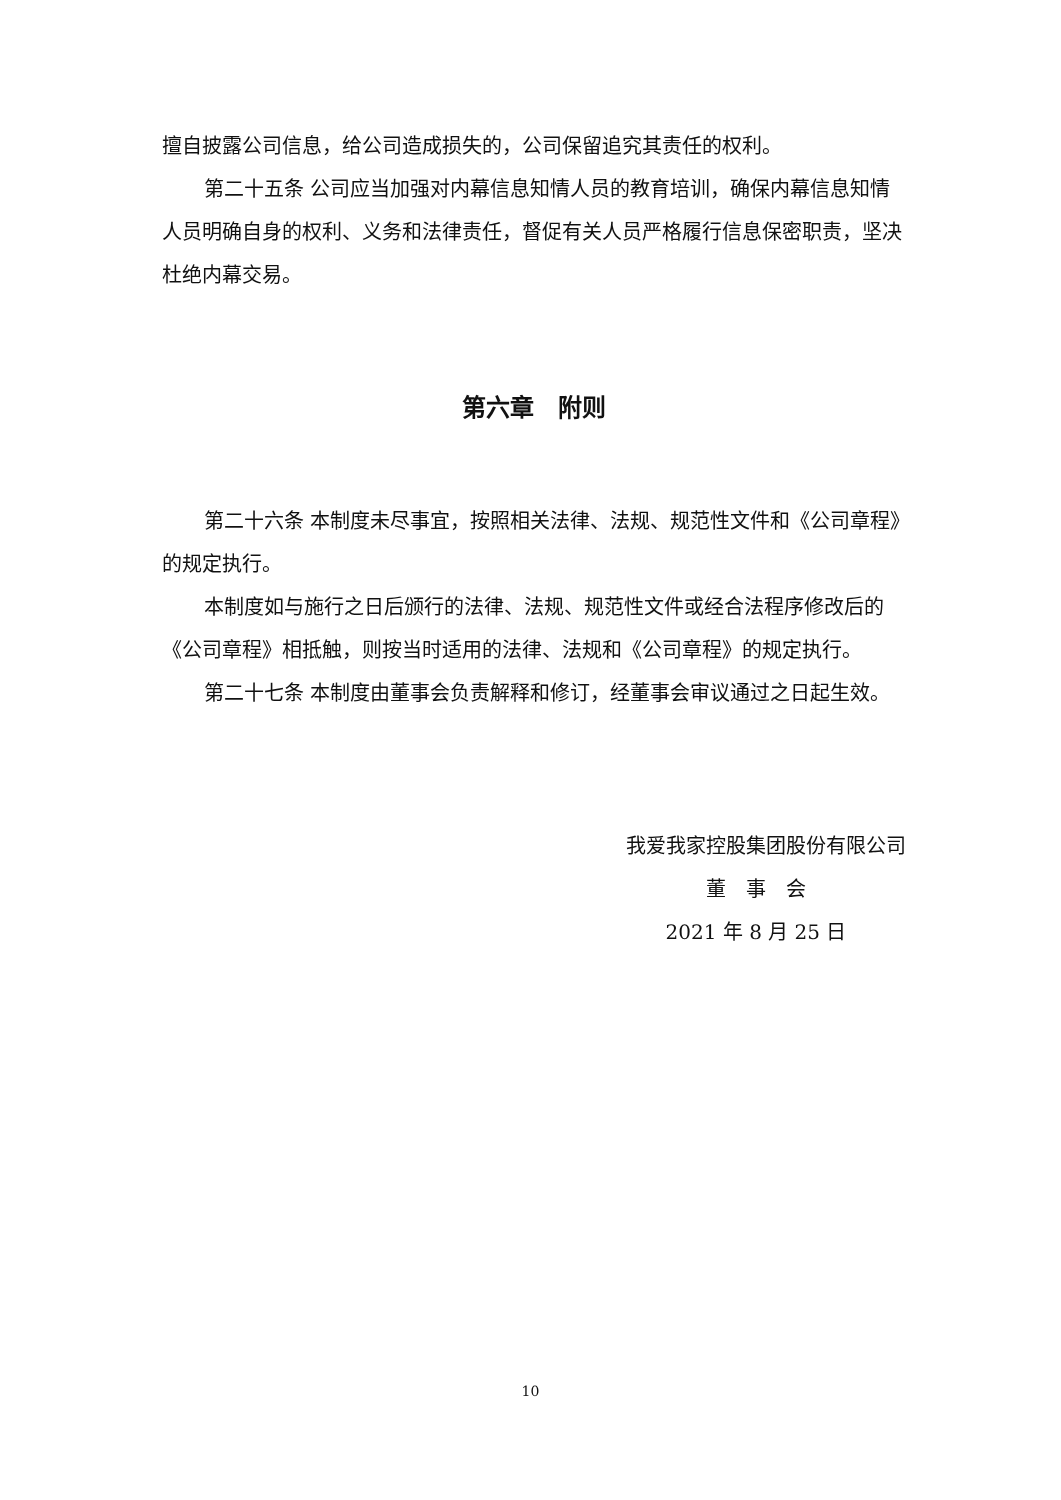擅自披露公司信息，给公司造成损失的，公司保留追究其责任的权利。
第二十五条 公司应当加强对内幕信息知情人员的教育培训，确保内幕信息知情人员明确自身的权利、义务和法律责任，督促有关人员严格履行信息保密职责，坚决杜绝内幕交易。
第六章　附则
第二十六条 本制度未尽事宜，按照相关法律、法规、规范性文件和《公司章程》的规定执行。
本制度如与施行之日后颁行的法律、法规、规范性文件或经合法程序修改后的《公司章程》相抵触，则按当时适用的法律、法规和《公司章程》的规定执行。
第二十七条 本制度由董事会负责解释和修订，经董事会审议通过之日起生效。
我爱我家控股集团股份有限公司
董　事　会
2021 年 8 月 25 日
10